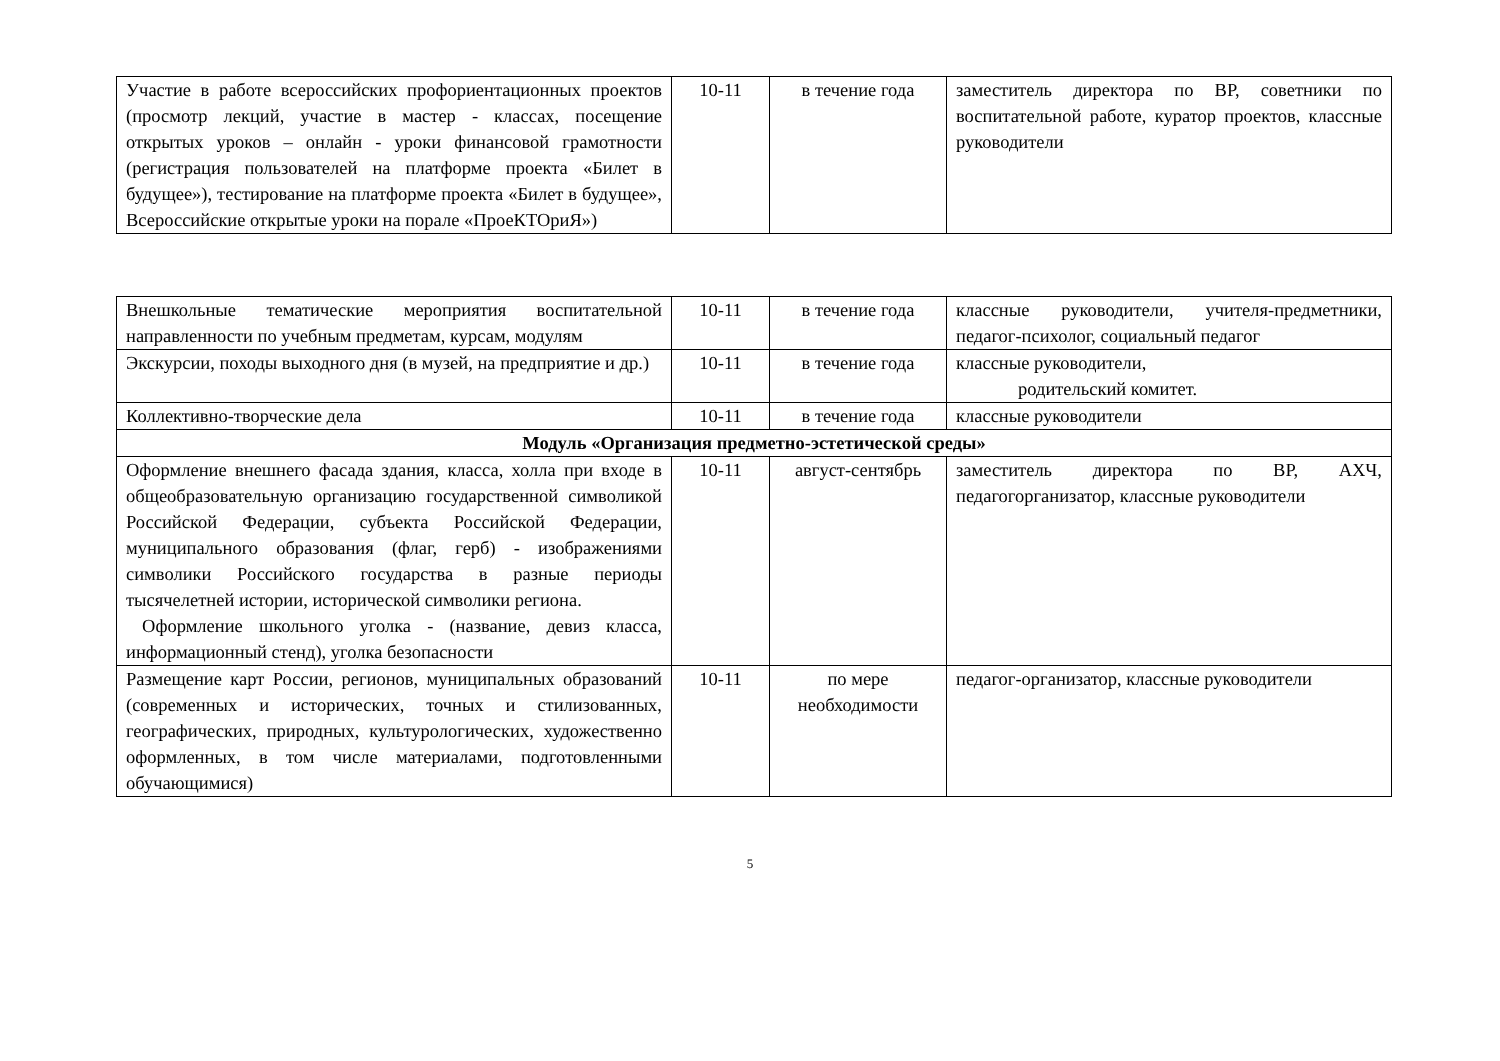| Участие в работе всероссийских профориентационных проектов (просмотр лекций, участие в мастер - классах, посещение открытых уроков – онлайн - уроки финансовой грамотности (регистрация пользователей на платформе проекта «Билет в будущее»), тестирование на платформе проекта «Билет в будущее», Всероссийские открытые уроки на порале «ПроеКТОриЯ») | 10-11 | в течение года | заместитель директора по ВР, советники по воспитательной работе, куратор проектов, классные руководители |
| Внешкольные тематические мероприятия воспитательной направленности по учебным предметам, курсам, модулям | 10-11 | в течение года | классные руководители, учителя-предметники, педагог-психолог, социальный педагог |
| Экскурсии, походы выходного дня (в музей, на предприятие и др.) | 10-11 | в течение года | классные руководители, родительский комитет. |
| Коллективно-творческие дела | 10-11 | в течение года | классные руководители |
| Модуль «Организация предметно-эстетической среды» | | | |
| Оформление внешнего фасада здания, класса, холла при входе в общеобразовательную организацию государственной символикой Российской Федерации, субъекта Российской Федерации, муниципального образования (флаг, герб) - изображениями символики Российского государства в разные периоды тысячелетней истории, исторической символики региона. Оформление школьного уголка - (название, девиз класса, информационный стенд), уголка безопасности | 10-11 | август-сентябрь | заместитель директора по ВР, АХЧ, педагогорганизатор, классные руководители |
| Размещение карт России, регионов, муниципальных образований (современных и исторических, точных и стилизованных, географических, природных, культурологических, художественно оформленных, в том числе материалами, подготовленными обучающимися) | 10-11 | по мере необходимости | педагог-организатор, классные руководители |
5